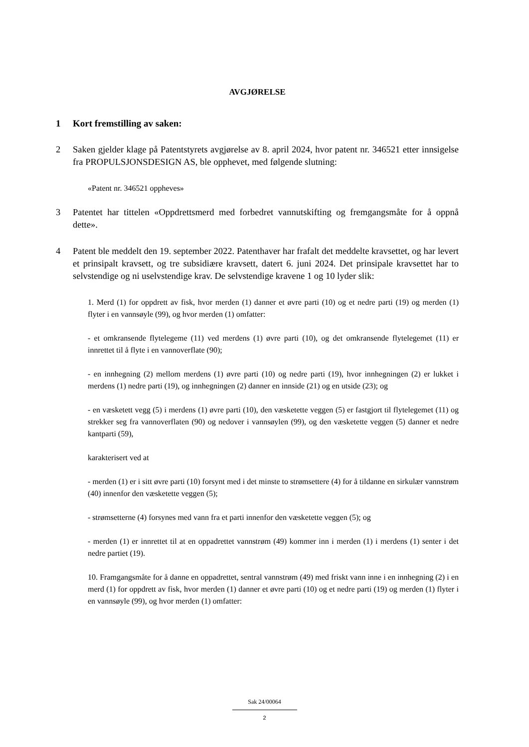AVGJØRELSE
1 Kort fremstilling av saken:
2 Saken gjelder klage på Patentstyrets avgjørelse av 8. april 2024, hvor patent nr. 346521 etter innsigelse fra PROPULSJONSDESIGN AS, ble opphevet, med følgende slutning:
«Patent nr. 346521 oppheves»
3 Patentet har tittelen «Oppdrettsmerd med forbedret vannutskifting og fremgangsmåte for å oppnå dette».
4 Patent ble meddelt den 19. september 2022. Patenthaver har frafalt det meddelte kravsettet, og har levert et prinsipalt kravsett, og tre subsidiære kravsett, datert 6. juni 2024. Det prinsipale kravsettet har to selvstendige og ni uselvstendige krav. De selvstendige kravene 1 og 10 lyder slik:
1. Merd (1) for oppdrett av fisk, hvor merden (1) danner et øvre parti (10) og et nedre parti (19) og merden (1) flyter i en vannsøyle (99), og hvor merden (1) omfatter:
- et omkransende flytelegeme (11) ved merdens (1) øvre parti (10), og det omkransende flytelegemet (11) er innrettet til å flyte i en vannoverflate (90);
- en innhegning (2) mellom merdens (1) øvre parti (10) og nedre parti (19), hvor innhegningen (2) er lukket i merdens (1) nedre parti (19), og innhegningen (2) danner en innside (21) og en utside (23); og
- en væsketett vegg (5) i merdens (1) øvre parti (10), den væsketette veggen (5) er fastgjort til flytelegemet (11) og strekker seg fra vannoverflaten (90) og nedover i vannsøylen (99), og den væsketette veggen (5) danner et nedre kantparti (59),
karakterisert ved at
- merden (1) er i sitt øvre parti (10) forsynt med i det minste to strømsettere (4) for å tildanne en sirkulær vannstrøm (40) innenfor den væsketette veggen (5);
- strømsetterne (4) forsynes med vann fra et parti innenfor den væsketette veggen (5); og
- merden (1) er innrettet til at en oppadrettet vannstrøm (49) kommer inn i merden (1) i merdens (1) senter i det nedre partiet (19).
10. Framgangsmåte for å danne en oppadrettet, sentral vannstrøm (49) med friskt vann inne i en innhegning (2) i en merd (1) for oppdrett av fisk, hvor merden (1) danner et øvre parti (10) og et nedre parti (19) og merden (1) flyter i en vannsøyle (99), og hvor merden (1) omfatter:
Sak 24/00064
2